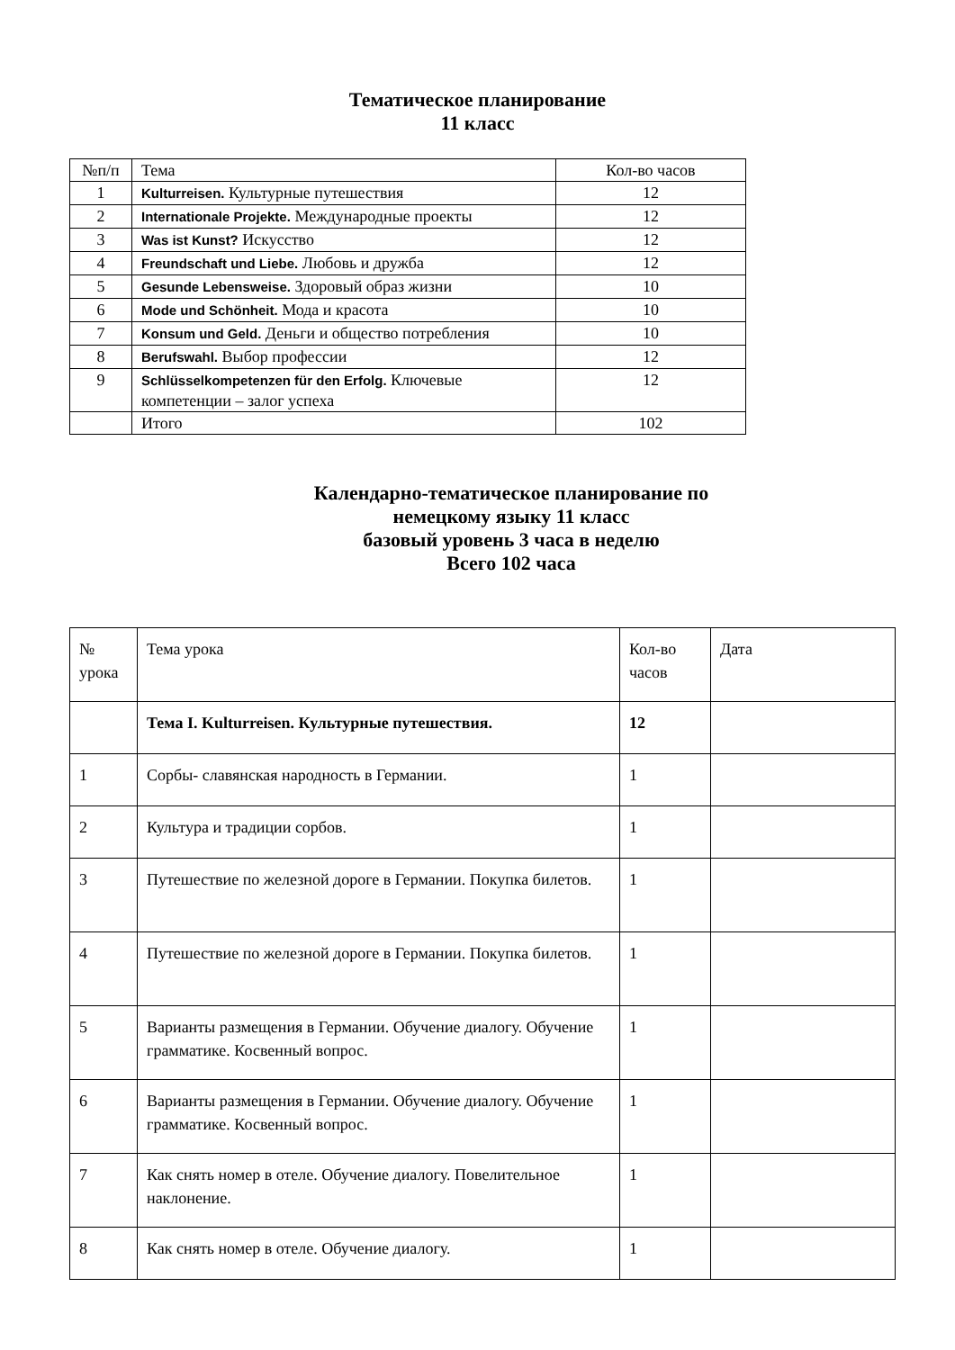Тематическое планирование
11 класс
| №п/п | Тема | Кол-во часов |
| --- | --- | --- |
| 1 | Kulturreisen. Культурные путешествия | 12 |
| 2 | Internationale Projekte. Международные проекты | 12 |
| 3 | Was ist Kunst? Искусство | 12 |
| 4 | Freundschaft und Liebe. Любовь и дружба | 12 |
| 5 | Gesunde Lebensweise. Здоровый образ жизни | 10 |
| 6 | Mode und Schönheit. Мода и красота | 10 |
| 7 | Konsum und Geld. Деньги и общество потребления | 10 |
| 8 | Berufswahl. Выбор профессии | 12 |
| 9 | Schlüsselkompetenzen für den Erfolg. Ключевые компетенции – залог успеха | 12 |
| | Итого | 102 |
Календарно-тематическое планирование по
немецкому языку 11 класс
базовый уровень 3 часа в неделю
Всего 102 часа
| № урока | Тема урока | Кол-во часов | Дата |
| --- | --- | --- | --- |
| | Тема I. Kulturreisen. Культурные путешествия. | 12 | |
| 1 | Сорбы- славянская народность в Германии. | 1 | |
| 2 | Культура и традиции сорбов. | 1 | |
| 3 | Путешествие по железной дороге в Германии. Покупка билетов. | 1 | |
| 4 | Путешествие по железной дороге в Германии. Покупка билетов. | 1 | |
| 5 | Варианты размещения в Германии. Обучение диалогу. Обучение грамматике. Косвенный вопрос. | 1 | |
| 6 | Варианты размещения в Германии. Обучение диалогу. Обучение грамматике. Косвенный вопрос. | 1 | |
| 7 | Как снять номер в отеле. Обучение диалогу. Повелительное наклонение. | 1 | |
| 8 | Как снять номер в отеле. Обучение диалогу. | 1 | |